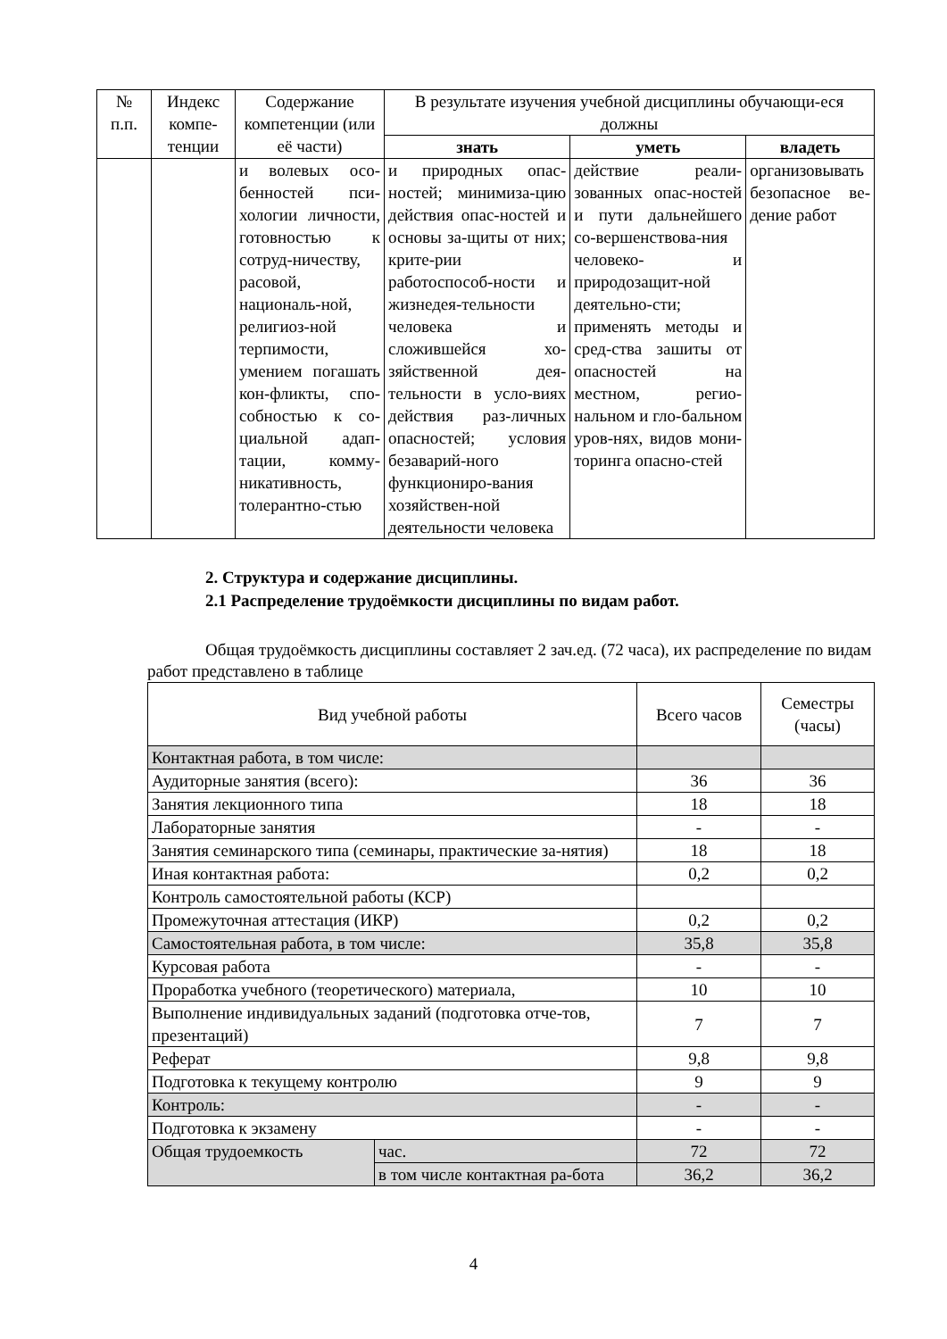| № п.п. | Индекс компе-тенции | Содержание компетенции (или её части) | В результате изучения учебной дисциплины обучающи-еся должны | | |
| --- | --- | --- | --- | --- | --- |
| | | | знать | уметь | владеть |
| | | и волевых осо-бенностей пси-хологии личности, готовностью к сотруд-ничеству, расовой, националь-ной, религиоз-ной терпимости, умением погашать кон-фликты, спо-собностью к со-циальной адап-тации, комму-никативность, толерантно-стью | и природных опас-ностей; минимиза-цию действия опас-ностей и основы за-щиты от них; крите-рии работоспособ-ности и жизнедея-тельности человека и сложившейся хо-зяйственной дея-тельности в усло-виях действия раз-личных опасностей; условия безаварий-ного функциониро-вания хозяйствен-ной деятельности человека | действие реали-зованных опас-ностей и пути дальнейшего со-вершенствова-ния человеко- и природозащит-ной деятельно-сти; применять методы и сред-ства зашиты от опасностей на местном, регио-нальном и гло-бальном уров-нях, видов мони-торинга опасно-стей | организовывать безопасное ве-дение работ |
2. Структура и содержание дисциплины.
2.1 Распределение трудоёмкости дисциплины по видам работ.
Общая трудоёмкость дисциплины составляет 2 зач.ед. (72 часа), их распределение по видам работ представлено в таблице
| Вид учебной работы | | Всего часов | Семестры (часы) |
| Контактная работа, в том числе: | | | |
| Аудиторные занятия (всего): | | 36 | 36 |
| Занятия лекционного типа | | 18 | 18 |
| Лабораторные занятия | | - | - |
| Занятия семинарского типа (семинары, практические за-нятия) | | 18 | 18 |
| Иная контактная работа: | | 0,2 | 0,2 |
| Контроль самостоятельной работы (КСР) | | | |
| Промежуточная аттестация (ИКР) | | 0,2 | 0,2 |
| Самостоятельная работа, в том числе: | | 35,8 | 35,8 |
| Курсовая работа | | - | - |
| Проработка учебного (теоретического) материала, | | 10 | 10 |
| Выполнение индивидуальных заданий (подготовка отче-тов, презентаций) | | 7 | 7 |
| Реферат | | 9,8 | 9,8 |
| Подготовка к текущему контролю | | 9 | 9 |
| Контроль: | | - | - |
| Подготовка к экзамену | | - | - |
| Общая трудоемкость | час. | 72 | 72 |
| | в том числе контактная ра-бота | 36,2 | 36,2 |
4